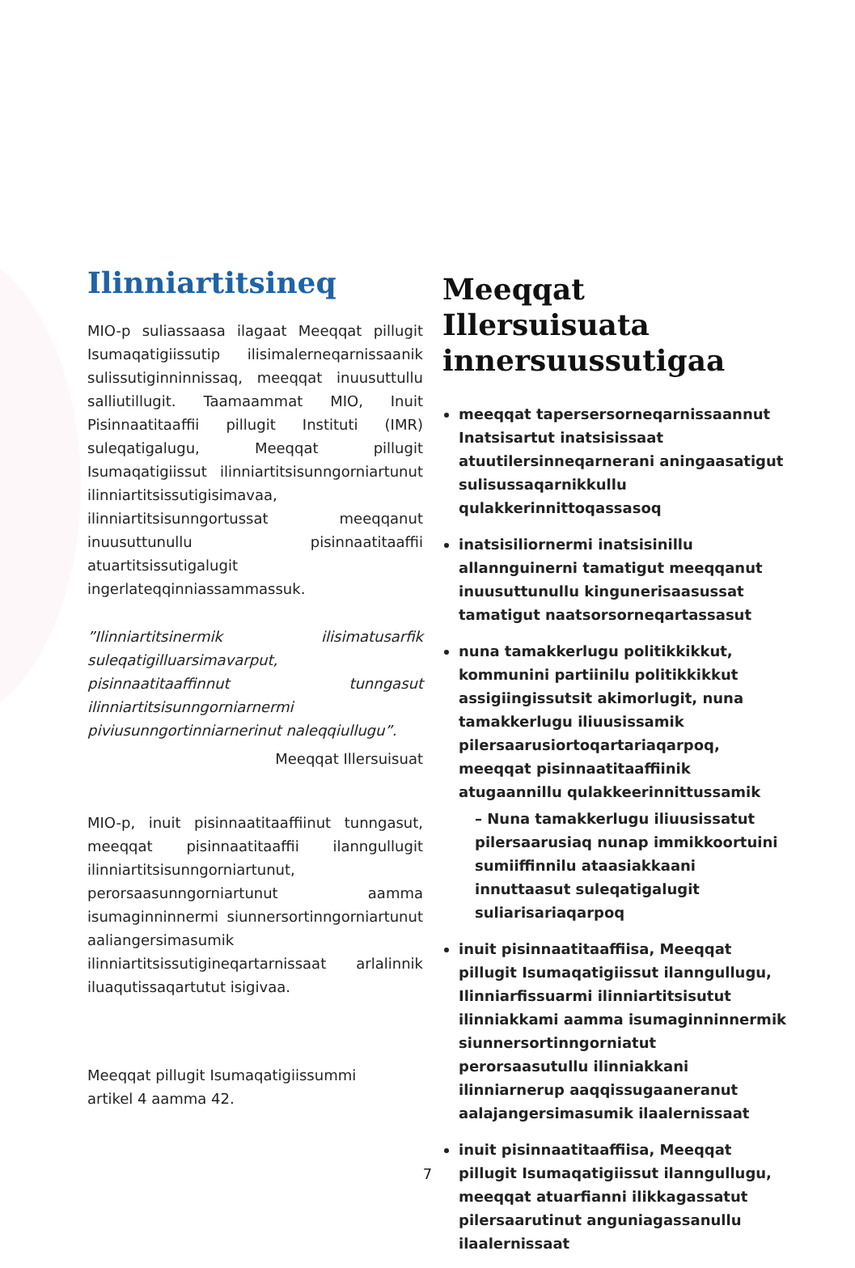Ilinniartitsineq
MIO-p suliassaasa ilagaat Meeqqat pillugit Isumaqatigiissutip ilisimalerneqarnissaanik sulissutiginninnissaq, meeqqat inuusuttullu salliutillugit. Taamaammat MIO, Inuit Pisinnaatitaaffii pillugit Instituti (IMR) suleqatigalugu, Meeqqat pillugit Isumaqatigiissut ilinniartitsisunngorniartunut ilinniartitsissutigisimavaa, ilinniartitsisunngortussat meeqqanut inuusuttunullu pisinnaatitaaffii atuartitsissutigalugit ingerlateqqinniassammassuk.
”Ilinniartitsinermik ilisimatusarfik suleqatigilluarsimavarput, pisinnaatitaaffinnut tunngasut ilinniartitsisunngorniarnermi piviusunngortinniarnerinut naleqqiullugu”.
Meeqqat Illersuisuat
MIO-p, inuit pisinnaatitaaffiinut tunngasut, meeqqat pisinnaatitaaffii ilanngullugit ilinniartitsisunngorniartunut, perorsaasunngorniartunut aamma isumaginninnermi siunnersortinngorniartunut aaliangersimasumik ilinniartitsissutigineqartarnissaat arlalinnik iluaqutissaqartutut isigivaa.
Meeqqat pillugit Isumaqatigiissummi
artikel 4 aamma 42.
Meeqqat Illersuisuata innersuussutigaa
meeqqat tapersersorneqarnissaannut Inatsisartut inatsisissaat atuutilersinneqarnerani aningaasatigut sulisussaqarnikkullu qulakkerinnittoqassasoq
inatsisiliornermi inatsisinillu allannguinerni tamatigut meeqqanut inuusuttunullu kingunerisaasussat tamatigut naatsorsorneqartassasut
nuna tamakkerlugu politikkikkut, kommunini partiinilu politikkikkut assigiingissutsit akimorlugit, nuna tamakkerlugu iliuusissamik pilersaarusiortoqartariaqarpoq, meeqqat pisinnaatitaaffiinik atugaannillu qulakkeerinnittussamik
– Nuna tamakkerlugu iliuusissatut pilersaarusiaq nunap immikkoortuini sumiiffinnilu ataasiakkaani innuttaasut suleqatigalugit suliarisariaqarpoq
inuit pisinnaatitaaffiisa, Meeqqat pillugit Isumaqatigiissut ilanngullugu, Ilinniarfissuarmi ilinniartitsisutut ilinniakkami aamma isumaginninnermik siunnersortinngorniatut perorsaasutullu ilinniakkani ilinniarnerup aaqqissugaaneranut aalajangersimasumik ilaalernissaat
inuit pisinnaatitaaffiisa, Meeqqat pillugit Isumaqatigiissut ilanngullugu, meeqqat atuarfianni ilikkagassatut pilersaarutinut anguniagassanullu ilaalernissaat
7